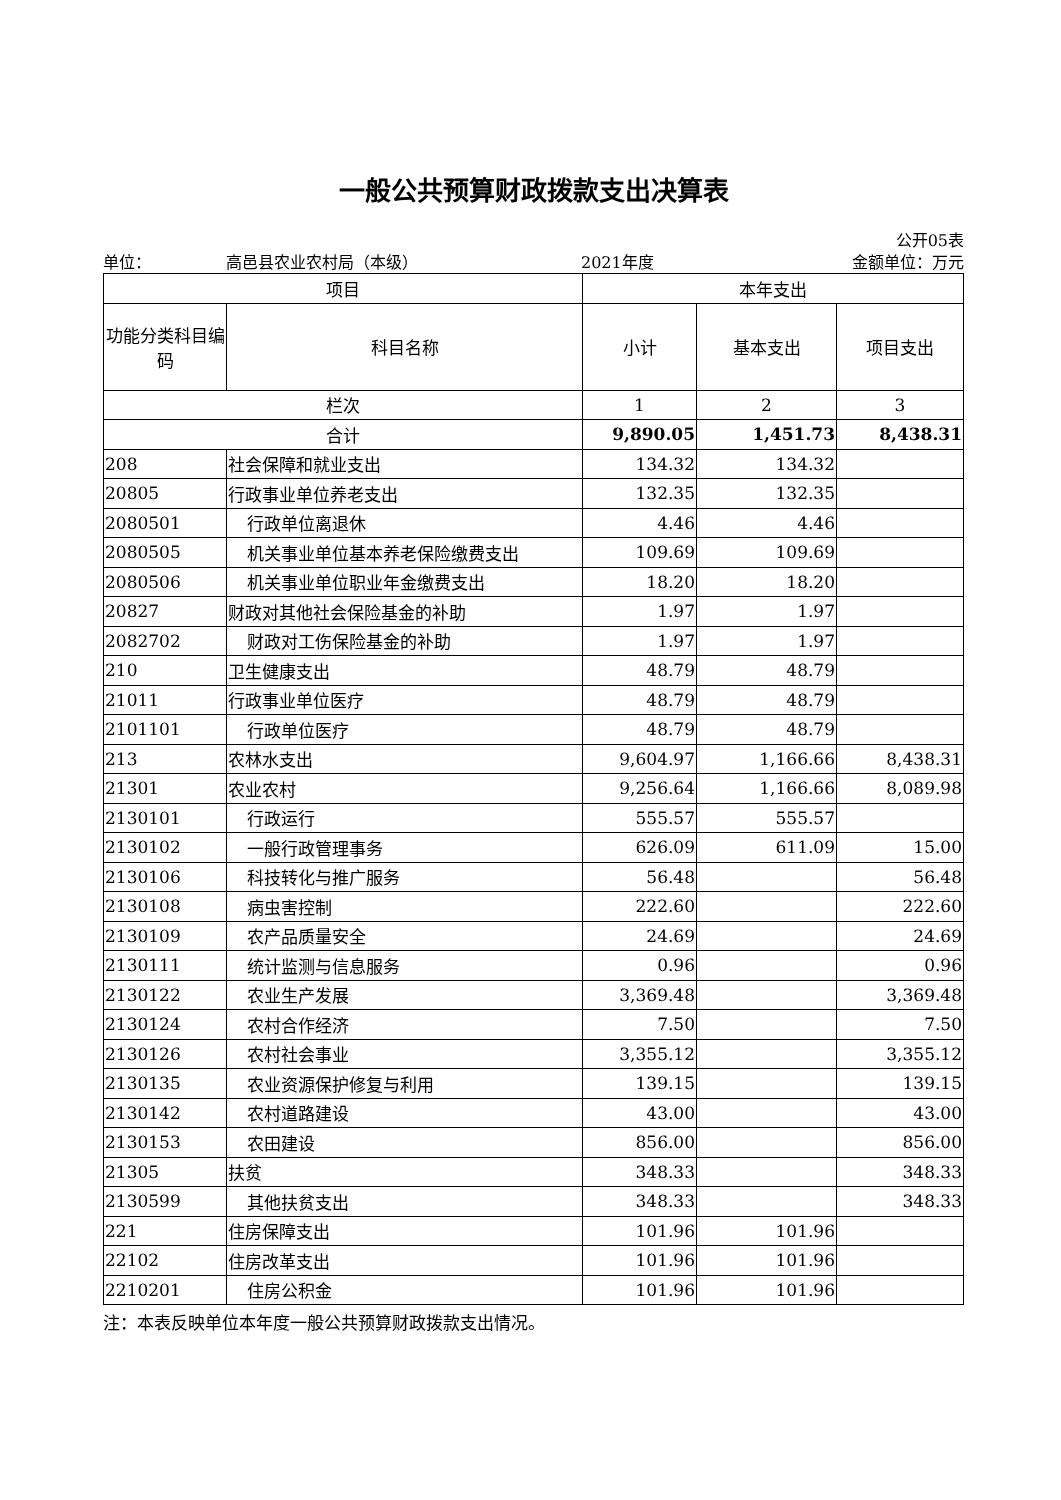一般公共预算财政拨款支出决算表
公开05表
单位： 高邑县农业农村局（本级） 2021年度 金额单位：万元
| 项目 | | 本年支出 | | |
| --- | --- | --- | --- | --- |
| 功能分类科目编码 | 科目名称 | 小计 | 基本支出 | 项目支出 |
| 栏次 | | 1 | 2 | 3 |
| 合计 | | 9,890.05 | 1,451.73 | 8,438.31 |
| 208 | 社会保障和就业支出 | 134.32 | 134.32 | |
| 20805 | 行政事业单位养老支出 | 132.35 | 132.35 | |
| 2080501 | 行政单位离退休 | 4.46 | 4.46 | |
| 2080505 | 机关事业单位基本养老保险缴费支出 | 109.69 | 109.69 | |
| 2080506 | 机关事业单位职业年金缴费支出 | 18.20 | 18.20 | |
| 20827 | 财政对其他社会保险基金的补助 | 1.97 | 1.97 | |
| 2082702 | 财政对工伤保险基金的补助 | 1.97 | 1.97 | |
| 210 | 卫生健康支出 | 48.79 | 48.79 | |
| 21011 | 行政事业单位医疗 | 48.79 | 48.79 | |
| 2101101 | 行政单位医疗 | 48.79 | 48.79 | |
| 213 | 农林水支出 | 9,604.97 | 1,166.66 | 8,438.31 |
| 21301 | 农业农村 | 9,256.64 | 1,166.66 | 8,089.98 |
| 2130101 | 行政运行 | 555.57 | 555.57 | |
| 2130102 | 一般行政管理事务 | 626.09 | 611.09 | 15.00 |
| 2130106 | 科技转化与推广服务 | 56.48 | | 56.48 |
| 2130108 | 病虫害控制 | 222.60 | | 222.60 |
| 2130109 | 农产品质量安全 | 24.69 | | 24.69 |
| 2130111 | 统计监测与信息服务 | 0.96 | | 0.96 |
| 2130122 | 农业生产发展 | 3,369.48 | | 3,369.48 |
| 2130124 | 农村合作经济 | 7.50 | | 7.50 |
| 2130126 | 农村社会事业 | 3,355.12 | | 3,355.12 |
| 2130135 | 农业资源保护修复与利用 | 139.15 | | 139.15 |
| 2130142 | 农村道路建设 | 43.00 | | 43.00 |
| 2130153 | 农田建设 | 856.00 | | 856.00 |
| 21305 | 扶贫 | 348.33 | | 348.33 |
| 2130599 | 其他扶贫支出 | 348.33 | | 348.33 |
| 221 | 住房保障支出 | 101.96 | 101.96 | |
| 22102 | 住房改革支出 | 101.96 | 101.96 | |
| 2210201 | 住房公积金 | 101.96 | 101.96 | |
注：本表反映单位本年度一般公共预算财政拨款支出情况。